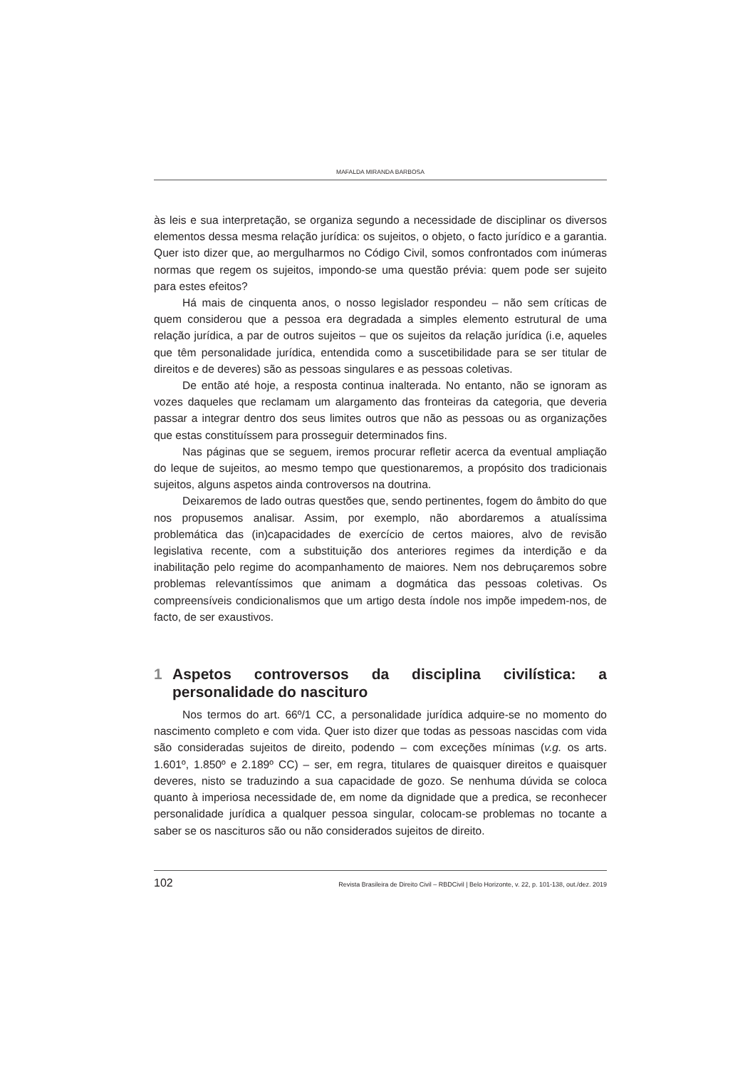MAFALDA MIRANDA BARBOSA
às leis e sua interpretação, se organiza segundo a necessidade de disciplinar os diversos elementos dessa mesma relação jurídica: os sujeitos, o objeto, o facto jurídico e a garantia. Quer isto dizer que, ao mergulharmos no Código Civil, somos confrontados com inúmeras normas que regem os sujeitos, impondo-se uma questão prévia: quem pode ser sujeito para estes efeitos?
Há mais de cinquenta anos, o nosso legislador respondeu – não sem críticas de quem considerou que a pessoa era degradada a simples elemento estrutural de uma relação jurídica, a par de outros sujeitos – que os sujeitos da relação jurídica (i.e, aqueles que têm personalidade jurídica, entendida como a suscetibilidade para se ser titular de direitos e de deveres) são as pessoas singulares e as pessoas coletivas.
De então até hoje, a resposta continua inalterada. No entanto, não se ignoram as vozes daqueles que reclamam um alargamento das fronteiras da categoria, que deveria passar a integrar dentro dos seus limites outros que não as pessoas ou as organizações que estas constituíssem para prosseguir determinados fins.
Nas páginas que se seguem, iremos procurar refletir acerca da eventual ampliação do leque de sujeitos, ao mesmo tempo que questionaremos, a propósito dos tradicionais sujeitos, alguns aspetos ainda controversos na doutrina.
Deixaremos de lado outras questões que, sendo pertinentes, fogem do âmbito do que nos propusemos analisar. Assim, por exemplo, não abordaremos a atualíssima problemática das (in)capacidades de exercício de certos maiores, alvo de revisão legislativa recente, com a substituição dos anteriores regimes da interdição e da inabilitação pelo regime do acompanhamento de maiores. Nem nos debruçaremos sobre problemas relevantíssimos que animam a dogmática das pessoas coletivas. Os compreensíveis condicionalismos que um artigo desta índole nos impõe impedem-nos, de facto, de ser exaustivos.
1 Aspetos controversos da disciplina civilística: a personalidade do nascituro
Nos termos do art. 66º/1 CC, a personalidade jurídica adquire-se no momento do nascimento completo e com vida. Quer isto dizer que todas as pessoas nascidas com vida são consideradas sujeitos de direito, podendo – com exceções mínimas (v.g. os arts. 1.601º, 1.850º e 2.189º CC) – ser, em regra, titulares de quaisquer direitos e quaisquer deveres, nisto se traduzindo a sua capacidade de gozo. Se nenhuma dúvida se coloca quanto à imperiosa necessidade de, em nome da dignidade que a predica, se reconhecer personalidade jurídica a qualquer pessoa singular, colocam-se problemas no tocante a saber se os nascituros são ou não considerados sujeitos de direito.
102 Revista Brasileira de Direito Civil – RBDCivil | Belo Horizonte, v. 22, p. 101-138, out./dez. 2019